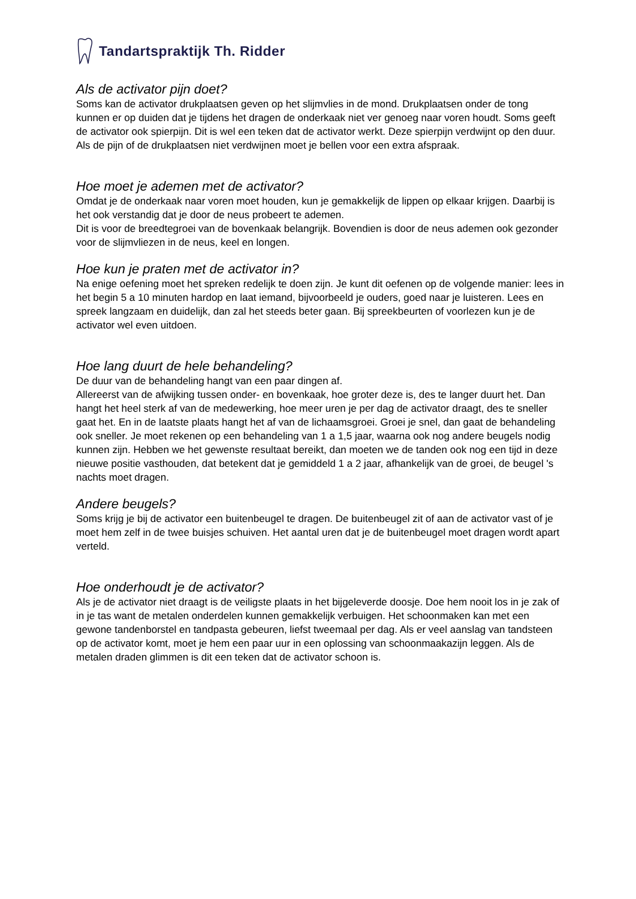Tandartspraktijk Th. Ridder
Als de activator pijn doet?
Soms kan de activator drukplaatsen geven op het slijmvlies in de mond. Drukplaatsen onder de tong kunnen er op duiden dat je tijdens het dragen de onderkaak niet ver genoeg naar voren houdt. Soms geeft de activator ook spierpijn. Dit is wel een teken dat de activator werkt. Deze spierpijn verdwijnt op den duur. Als de pijn of de drukplaatsen niet verdwijnen moet je bellen voor een extra afspraak.
Hoe moet je ademen met de activator?
Omdat je de onderkaak naar voren moet houden, kun je gemakkelijk de lippen op elkaar krijgen. Daarbij is het ook verstandig dat je door de neus probeert te ademen.
Dit is voor de breedtegroei van de bovenkaak belangrijk. Bovendien is door de neus ademen ook gezonder voor de slijmvliezen in de neus, keel en longen.
Hoe kun je praten met de activator in?
Na enige oefening moet het spreken redelijk te doen zijn. Je kunt dit oefenen op de volgende manier: lees in het begin 5 a 10 minuten hardop en laat iemand, bijvoorbeeld je ouders, goed naar je luisteren. Lees en spreek langzaam en duidelijk, dan zal het steeds beter gaan. Bij spreekbeurten of voorlezen kun je de activator wel even uitdoen.
Hoe lang duurt de hele behandeling?
De duur van de behandeling hangt van een paar dingen af.
Allereerst van de afwijking tussen onder- en bovenkaak, hoe groter deze is, des te langer duurt het. Dan hangt het heel sterk af van de medewerking, hoe meer uren je per dag de activator draagt, des te sneller gaat het. En in de laatste plaats hangt het af van de lichaamsgroei. Groei je snel, dan gaat de behandeling ook sneller. Je moet rekenen op een behandeling van 1 a 1,5 jaar, waarna ook nog andere beugels nodig kunnen zijn. Hebben we het gewenste resultaat bereikt, dan moeten we de tanden ook nog een tijd in deze nieuwe positie vasthouden, dat betekent dat je gemiddeld 1 a 2 jaar, afhankelijk van de groei, de beugel 's nachts moet dragen.
Andere beugels?
Soms krijg je bij de activator een buitenbeugel te dragen. De buitenbeugel zit of aan de activator vast of je moet hem zelf in de twee buisjes schuiven. Het aantal uren dat je de buitenbeugel moet dragen wordt apart verteld.
Hoe onderhoudt je de activator?
Als je de activator niet draagt is de veiligste plaats in het bijgeleverde doosje. Doe hem nooit los in je zak of in je tas want de metalen onderdelen kunnen gemakkelijk verbuigen. Het schoonmaken kan met een gewone tandenborstel en tandpasta gebeuren, liefst tweemaal per dag. Als er veel aanslag van tandsteen op de activator komt, moet je hem een paar uur in een oplossing van schoonmaakazijn leggen. Als de metalen draden glimmen is dit een teken dat de activator schoon is.